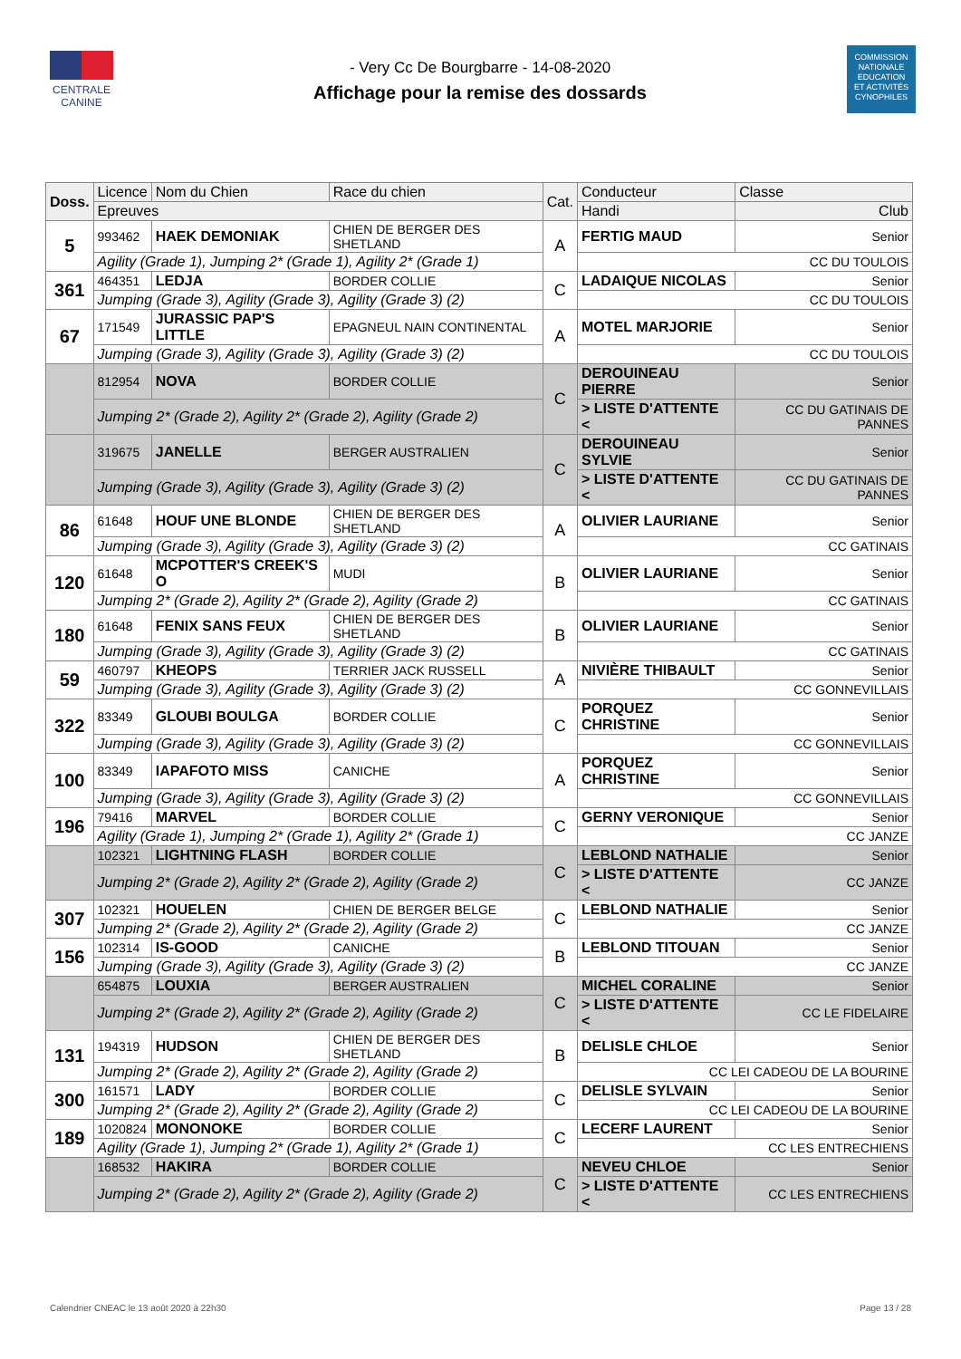CENTRALE
CANINE
- Very Cc De Bourgbarre - 14-08-2020
Affichage pour la remise des dossards
COMMISSION
NATIONALE
EDUCATION
ET ACTIVITÉS
CYNOPHILES
| Doss. | Licence | Nom du Chien | Race du chien | Cat. | Conducteur | | Classe |
| --- | --- | --- | --- | --- | --- | --- | --- |
| | Epreuves | | | | Handi | Club | |
| 5 | 993462 | HAEK DEMONIAK | CHIEN DE BERGER DES SHETLAND | A | FERTIG MAUD | | Senior |
| | Agility (Grade 1), Jumping 2* (Grade 1), Agility 2* (Grade 1) | | | | CC DU TOULOIS | | |
| 361 | 464351 | LEDJA | BORDER COLLIE | C | LADAIQUE NICOLAS | | Senior |
| | Jumping (Grade 3), Agility (Grade 3), Agility (Grade 3) (2) | | | | CC DU TOULOIS | | |
| 67 | 171549 | JURASSIC PAP'S LITTLE | EPAGNEUL NAIN CONTINENTAL | A | MOTEL MARJORIE | | Senior |
| | Jumping (Grade 3), Agility (Grade 3), Agility (Grade 3) (2) | | | | CC DU TOULOIS | | |
| | 812954 | NOVA | BORDER COLLIE | C | DEROUINEAU PIERRE | | Senior |
| | Jumping 2* (Grade 2), Agility 2* (Grade 2), Agility (Grade 2) | | | | > LISTE D'ATTENTE < | CC DU GATINAIS DE PANNES | |
| | 319675 | JANELLE | BERGER AUSTRALIEN | C | DEROUINEAU SYLVIE | | Senior |
| | Jumping (Grade 3), Agility (Grade 3), Agility (Grade 3) (2) | | | | > LISTE D'ATTENTE < | CC DU GATINAIS DE PANNES | |
| 86 | 61648 | HOUF UNE BLONDE | CHIEN DE BERGER DES SHETLAND | A | OLIVIER LAURIANE | | Senior |
| | Jumping (Grade 3), Agility (Grade 3), Agility (Grade 3) (2) | | | | CC GATINAIS | | |
| 120 | 61648 | MCPOTTER'S CREEK'S O | MUDI | B | OLIVIER LAURIANE | | Senior |
| | Jumping 2* (Grade 2), Agility 2* (Grade 2), Agility (Grade 2) | | | | CC GATINAIS | | |
| 180 | 61648 | FENIX SANS FEUX | CHIEN DE BERGER DES SHETLAND | B | OLIVIER LAURIANE | | Senior |
| | Jumping (Grade 3), Agility (Grade 3), Agility (Grade 3) (2) | | | | CC GATINAIS | | |
| 59 | 460797 | KHEOPS | TERRIER JACK RUSSELL | A | NIVIÈRE THIBAULT | | Senior |
| | Jumping (Grade 3), Agility (Grade 3), Agility (Grade 3) (2) | | | | CC GONNEVILLAIS | | |
| 322 | 83349 | GLOUBI BOULGA | BORDER COLLIE | C | PORQUEZ CHRISTINE | | Senior |
| | Jumping (Grade 3), Agility (Grade 3), Agility (Grade 3) (2) | | | | CC GONNEVILLAIS | | |
| 100 | 83349 | IAPAFOTO MISS | CANICHE | A | PORQUEZ CHRISTINE | | Senior |
| | Jumping (Grade 3), Agility (Grade 3), Agility (Grade 3) (2) | | | | CC GONNEVILLAIS | | |
| 196 | 79416 | MARVEL | BORDER COLLIE | C | GERNY VERONIQUE | | Senior |
| | Agility (Grade 1), Jumping 2* (Grade 1), Agility 2* (Grade 1) | | | | CC JANZE | | |
| | 102321 | LIGHTNING FLASH | BORDER COLLIE | C | LEBLOND NATHALIE | | Senior |
| | Jumping 2* (Grade 2), Agility 2* (Grade 2), Agility (Grade 2) | | | | > LISTE D'ATTENTE < | CC JANZE | |
| 307 | 102321 | HOUELEN | CHIEN DE BERGER BELGE | C | LEBLOND NATHALIE | | Senior |
| | Jumping 2* (Grade 2), Agility 2* (Grade 2), Agility (Grade 2) | | | | CC JANZE | | |
| 156 | 102314 | IS-GOOD | CANICHE | B | LEBLOND TITOUAN | | Senior |
| | Jumping (Grade 3), Agility (Grade 3), Agility (Grade 3) (2) | | | | CC JANZE | | |
| | 654875 | LOUXIA | BERGER AUSTRALIEN | C | MICHEL CORALINE | | Senior |
| | Jumping 2* (Grade 2), Agility 2* (Grade 2), Agility (Grade 2) | | | | > LISTE D'ATTENTE < | CC LE FIDELAIRE | |
| 131 | 194319 | HUDSON | CHIEN DE BERGER DES SHETLAND | B | DELISLE CHLOE | | Senior |
| | Jumping 2* (Grade 2), Agility 2* (Grade 2), Agility (Grade 2) | | | | CC LEI CADEOU DE LA BOURINE | | |
| 300 | 161571 | LADY | BORDER COLLIE | C | DELISLE SYLVAIN | | Senior |
| | Jumping 2* (Grade 2), Agility 2* (Grade 2), Agility (Grade 2) | | | | CC LEI CADEOU DE LA BOURINE | | |
| 189 | 1020824 | MONONOKE | BORDER COLLIE | C | LECERF LAURENT | | Senior |
| | Agility (Grade 1), Jumping 2* (Grade 1), Agility 2* (Grade 1) | | | | CC LES ENTRECHIENS | | |
| | 168532 | HAKIRA | BORDER COLLIE | C | NEVEU CHLOE | | Senior |
| | Jumping 2* (Grade 2), Agility 2* (Grade 2), Agility (Grade 2) | | | | > LISTE D'ATTENTE < | CC LES ENTRECHIENS | |
Calendrier CNEAC le 13 août 2020 à 22h30 Page 13 / 28